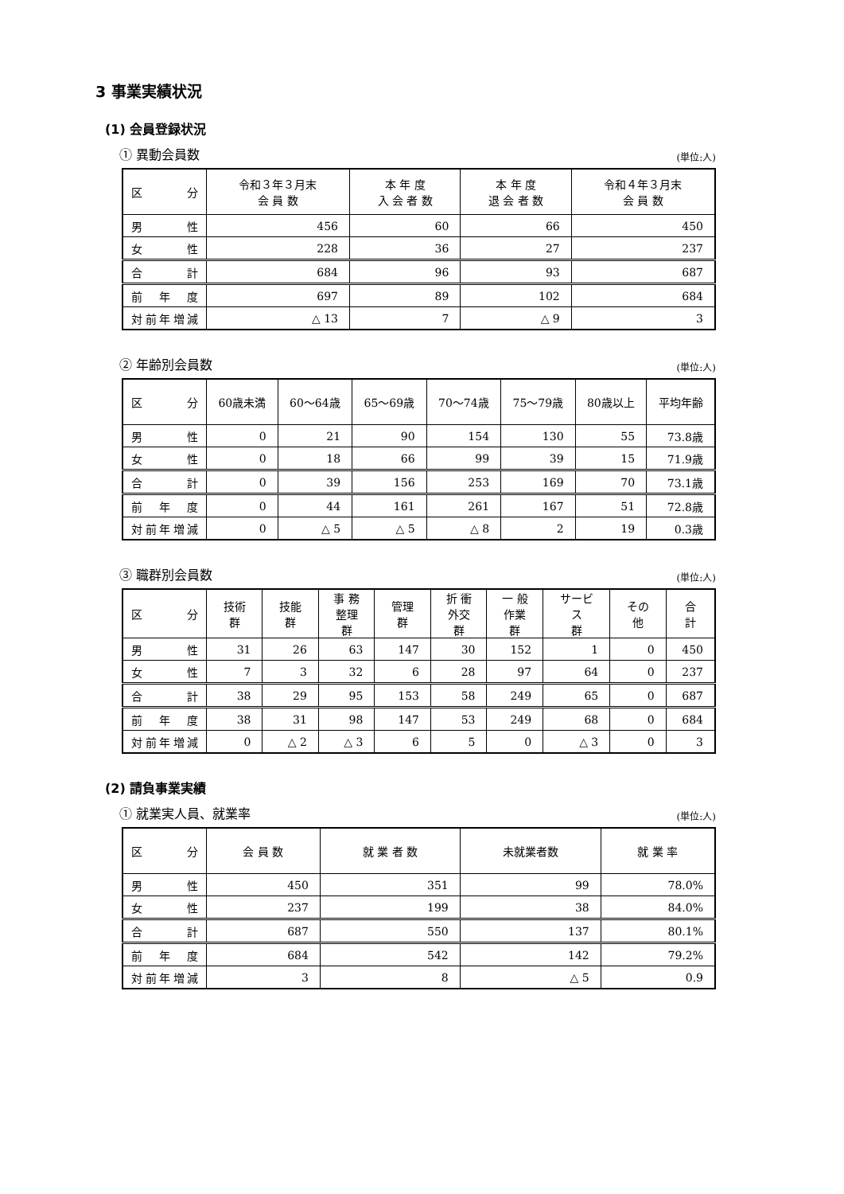3 事業実績状況
(1) 会員登録状況
① 異動会員数 (単位:人)
| 区 分 | 令和３年３月末 会 員 数 | 本 年 度 入 会 者 数 | 本 年 度 退 会 者 数 | 令和４年３月末 会 員 数 |
| --- | --- | --- | --- | --- |
| 男 性 | 456 | 60 | 66 | 450 |
| 女 性 | 228 | 36 | 27 | 237 |
| 合 計 | 684 | 96 | 93 | 687 |
| 前 年 度 | 697 | 89 | 102 | 684 |
| 対前年増減 | △ 13 | 7 | △ 9 | 3 |
② 年齢別会員数 (単位:人)
| 区 分 | 60歳未満 | 60～64歳 | 65～69歳 | 70～74歳 | 75～79歳 | 80歳以上 | 平均年齢 |
| --- | --- | --- | --- | --- | --- | --- | --- |
| 男 性 | 0 | 21 | 90 | 154 | 130 | 55 | 73.8歳 |
| 女 性 | 0 | 18 | 66 | 99 | 39 | 15 | 71.9歳 |
| 合 計 | 0 | 39 | 156 | 253 | 169 | 70 | 73.1歳 |
| 前 年 度 | 0 | 44 | 161 | 261 | 167 | 51 | 72.8歳 |
| 対前年増減 | 0 | △ 5 | △ 5 | △ 8 | 2 | 19 | 0.3歳 |
③ 職群別会員数 (単位:人)
| 区 分 | 技術群 | 技能群 | 事 務 整理群 | 管理群 | 折 衝 外交群 | 一 般 作業群 | サービス 群 | その他 | 合 計 |
| --- | --- | --- | --- | --- | --- | --- | --- | --- | --- |
| 男 性 | 31 | 26 | 63 | 147 | 30 | 152 | 1 | 0 | 450 |
| 女 性 | 7 | 3 | 32 | 6 | 28 | 97 | 64 | 0 | 237 |
| 合 計 | 38 | 29 | 95 | 153 | 58 | 249 | 65 | 0 | 687 |
| 前 年 度 | 38 | 31 | 98 | 147 | 53 | 249 | 68 | 0 | 684 |
| 対前年増減 | 0 | △ 2 | △ 3 | 6 | 5 | 0 | △ 3 | 0 | 3 |
(2) 請負事業実績
① 就業実人員、就業率 (単位:人)
| 区 分 | 会 員 数 | 就 業 者 数 | 未就業者数 | 就 業 率 |
| --- | --- | --- | --- | --- |
| 男 性 | 450 | 351 | 99 | 78.0% |
| 女 性 | 237 | 199 | 38 | 84.0% |
| 合 計 | 687 | 550 | 137 | 80.1% |
| 前 年 度 | 684 | 542 | 142 | 79.2% |
| 対前年増減 | 3 | 8 | △ 5 | 0.9 |